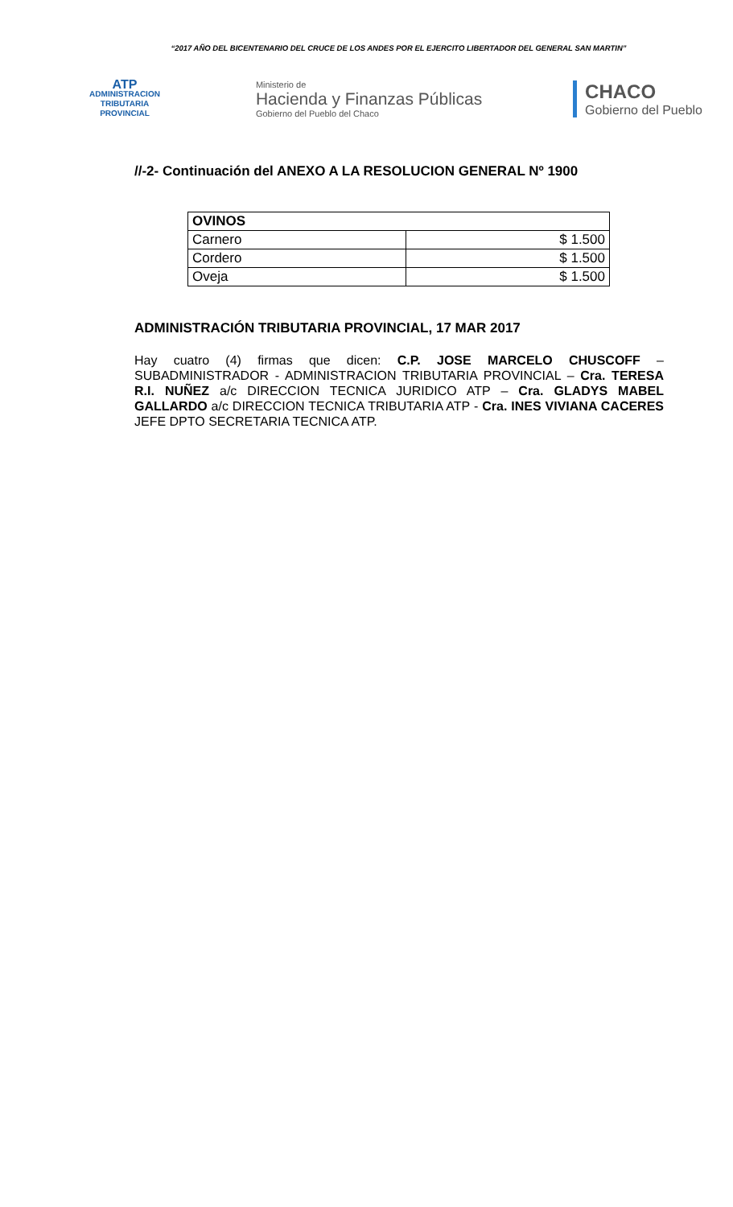“2017 AÑO DEL BICENTENARIO DEL CRUCE DE LOS ANDES POR EL EJERCITO LIBERTADOR DEL GENERAL SAN MARTIN”
ATP
ADMINISTRACION
TRIBUTARIA
PROVINCIAL
Ministerio de
Hacienda y Finanzas Públicas
Gobierno del Pueblo del Chaco
CHACO
Gobierno del Pueblo
//-2- Continuación del ANEXO A LA RESOLUCION GENERAL Nº 1900
| OVINOS | |
| --- | --- |
| Carnero | $ 1.500 |
| Cordero | $ 1.500 |
| Oveja | $ 1.500 |
ADMINISTRACIÓN TRIBUTARIA PROVINCIAL, 17 MAR 2017
Hay cuatro (4) firmas que dicen: C.P. JOSE MARCELO CHUSCOFF – SUBADMINISTRADOR - ADMINISTRACION TRIBUTARIA PROVINCIAL – Cra. TERESA R.I. NUÑEZ a/c DIRECCION TECNICA JURIDICO ATP – Cra. GLADYS MABEL GALLARDO a/c DIRECCION TECNICA TRIBUTARIA ATP - Cra. INES VIVIANA CACERES JEFE DPTO SECRETARIA TECNICA ATP.